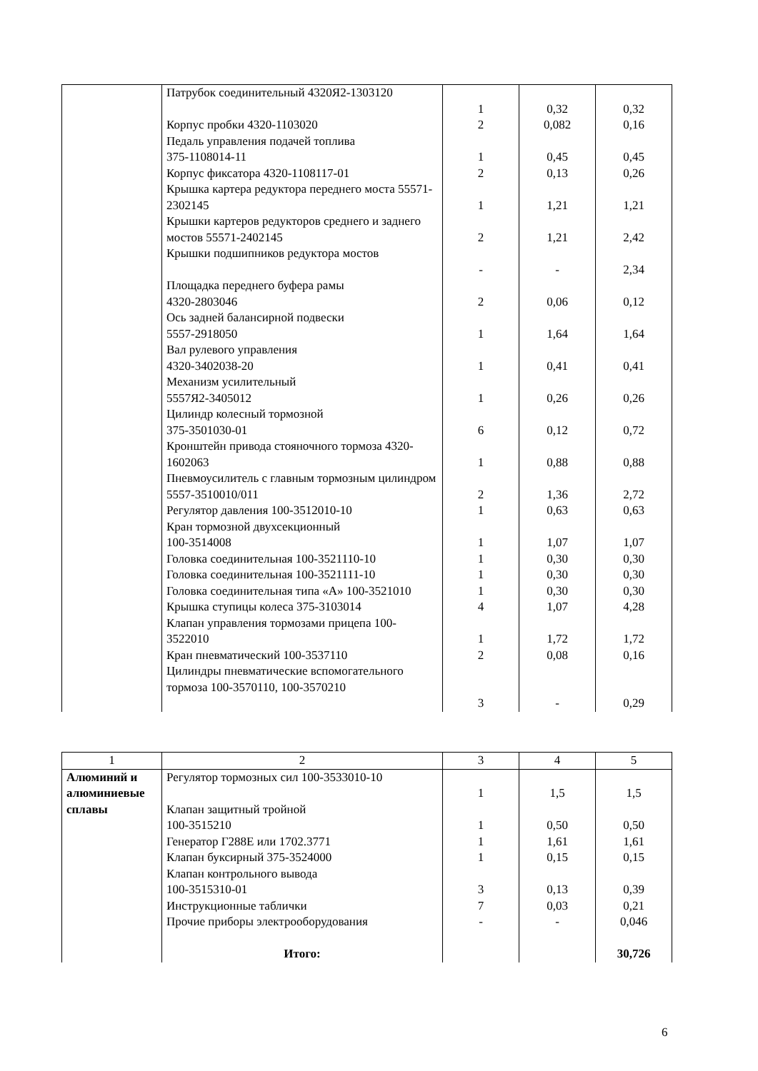| | Патрубок соединительный 4320Я2-1303120 | 1 | 0,32 | 0,32 |
| | Корпус пробки 4320-1103020 | 2 | 0,082 | 0,16 |
| | Педаль управления подачей топлива 375-1108014-11 | 1 | 0,45 | 0,45 |
| | Корпус фиксатора 4320-1108117-01 | 2 | 0,13 | 0,26 |
| | Крышка картера редуктора переднего моста 55571-2302145 | 1 | 1,21 | 1,21 |
| | Крышки картеров редукторов среднего и заднего мостов 55571-2402145 | 2 | 1,21 | 2,42 |
| | Крышки подшипников редуктора мостов | - | - | 2,34 |
| | Площадка переднего буфера рамы 4320-2803046 | 2 | 0,06 | 0,12 |
| | Ось задней балансирной подвески 5557-2918050 | 1 | 1,64 | 1,64 |
| | Вал рулевого управления 4320-3402038-20 | 1 | 0,41 | 0,41 |
| | Механизм усилительный 5557Я2-3405012 | 1 | 0,26 | 0,26 |
| | Цилиндр колесный тормозной 375-3501030-01 | 6 | 0,12 | 0,72 |
| | Кронштейн привода стояночного тормоза 4320-1602063 | 1 | 0,88 | 0,88 |
| | Пневмоусилитель с главным тормозным цилиндром 5557-3510010/011 | 2 | 1,36 | 2,72 |
| | Регулятор давления 100-3512010-10 | 1 | 0,63 | 0,63 |
| | Кран тормозной двухсекционный 100-3514008 | 1 | 1,07 | 1,07 |
| | Головка соединительная 100-3521110-10 | 1 | 0,30 | 0,30 |
| | Головка соединительная 100-3521111-10 | 1 | 0,30 | 0,30 |
| | Головка соединительная типа «А» 100-3521010 | 1 | 0,30 | 0,30 |
| | Крышка ступицы колеса 375-3103014 | 4 | 1,07 | 4,28 |
| | Клапан управления тормозами прицепа 100-3522010 | 1 | 1,72 | 1,72 |
| | Кран пневматический 100-3537110 | 2 | 0,08 | 0,16 |
| | Цилиндры пневматические вспомогательного тормоза 100-3570110, 100-3570210 | 3 | - | 0,29 |
| 1 | 2 | 3 | 4 | 5 |
| Алюминий и алюминиевые сплавы | Регулятор тормозных сил 100-3533010-10 | 1 | 1,5 | 1,5 |
| | Клапан защитный тройной 100-3515210 | 1 | 0,50 | 0,50 |
| | Генератор Г288Е или 1702.3771 | 1 | 1,61 | 1,61 |
| | Клапан буксирный 375-3524000 | 1 | 0,15 | 0,15 |
| | Клапан контрольного вывода 100-3515310-01 | 3 | 0,13 | 0,39 |
| | Инструкционные таблички | 7 | 0,03 | 0,21 |
| | Прочие приборы электрооборудования | - | - | 0,046 |
| | Итого: | | | 30,726 |
6